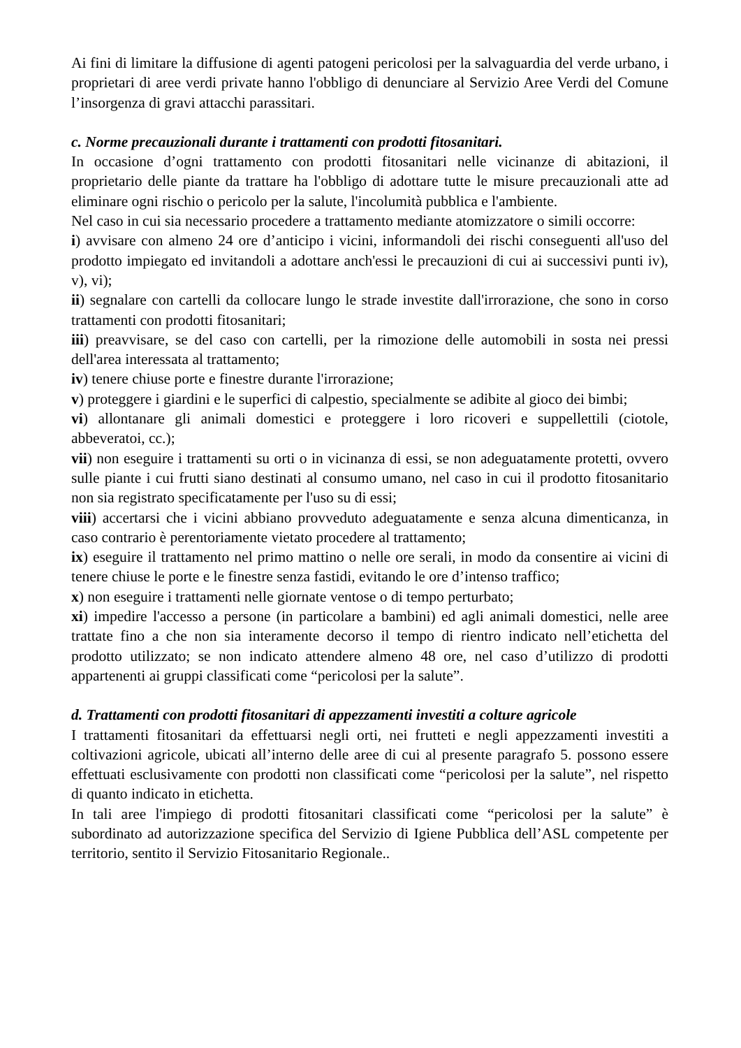Ai fini di limitare la diffusione di agenti patogeni pericolosi per la salvaguardia del verde urbano, i proprietari di aree verdi private hanno l'obbligo di denunciare al Servizio Aree Verdi del Comune l’insorgenza di gravi attacchi parassitari.
c. Norme precauzionali durante i trattamenti con prodotti fitosanitari.
In occasione d’ogni trattamento con prodotti fitosanitari nelle vicinanze di abitazioni, il proprietario delle piante da trattare ha l'obbligo di adottare tutte le misure precauzionali atte ad eliminare ogni rischio o pericolo per la salute, l'incolumità pubblica e l'ambiente.
Nel caso in cui sia necessario procedere a trattamento mediante atomizzatore o simili occorre:
i) avvisare con almeno 24 ore d’anticipo i vicini, informandoli dei rischi conseguenti all'uso del prodotto impiegato ed invitandoli a adottare anch'essi le precauzioni di cui ai successivi punti iv), v), vi);
ii) segnalare con cartelli da collocare lungo le strade investite dall'irrorazione, che sono in corso trattamenti con prodotti fitosanitari;
iii) preavvisare, se del caso con cartelli, per la rimozione delle automobili in sosta nei pressi dell'area interessata al trattamento;
iv) tenere chiuse porte e finestre durante l'irrorazione;
v) proteggere i giardini e le superfici di calpestio, specialmente se adibite al gioco dei bimbi;
vi) allontanare gli animali domestici e proteggere i loro ricoveri e suppellettili (ciotole, abbeveratoi, cc.);
vii) non eseguire i trattamenti su orti o in vicinanza di essi, se non adeguatamente protetti, ovvero sulle piante i cui frutti siano destinati al consumo umano, nel caso in cui il prodotto fitosanitario non sia registrato specificatamente per l'uso su di essi;
viii) accertarsi che i vicini abbiano provveduto adeguatamente e senza alcuna dimenticanza, in caso contrario è perentoriamente vietato procedere al trattamento;
ix) eseguire il trattamento nel primo mattino o nelle ore serali, in modo da consentire ai vicini di tenere chiuse le porte e le finestre senza fastidi, evitando le ore d’intenso traffico;
x) non eseguire i trattamenti nelle giornate ventose o di tempo perturbato;
xi) impedire l'accesso a persone (in particolare a bambini) ed agli animali domestici, nelle aree trattate fino a che non sia interamente decorso il tempo di rientro indicato nell’etichetta del prodotto utilizzato; se non indicato attendere almeno 48 ore, nel caso d’utilizzo di prodotti appartenenti ai gruppi classificati come “pericolosi per la salute”.
d. Trattamenti con prodotti fitosanitari di appezzamenti investiti a colture agricole
I trattamenti fitosanitari da effettuarsi negli orti, nei frutteti e negli appezzamenti investiti a coltivazioni agricole, ubicati all’interno delle aree di cui al presente paragrafo 5. possono essere effettuati esclusivamente con prodotti non classificati come “pericolosi per la salute”, nel rispetto di quanto indicato in etichetta.
In tali aree l'impiego di prodotti fitosanitari classificati come “pericolosi per la salute” è subordinato ad autorizzazione specifica del Servizio di Igiene Pubblica dell’ASL competente per territorio, sentito il Servizio Fitosanitario Regionale..